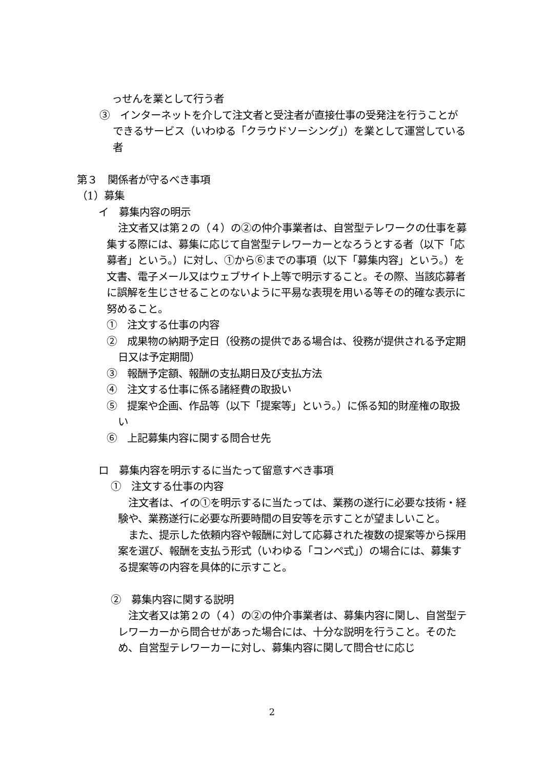っせんを業として行う者
③　インターネットを介して注文者と受注者が直接仕事の受発注を行うことができるサービス（いわゆる「クラウドソーシング」）を業として運営している者
第３　関係者が守るべき事項
（1）募集
イ　募集内容の明示
注文者又は第２の（４）の②の仲介事業者は、自営型テレワークの仕事を募集する際には、募集に応じて自営型テレワーカーとなろうとする者（以下「応募者」という。）に対し、①から⑥までの事項（以下「募集内容」という。）を文書、電子メール又はウェブサイト上等で明示すること。その際、当該応募者に誤解を生じさせることのないように平易な表現を用いる等その的確な表示に努めること。
①　注文する仕事の内容
②　成果物の納期予定日（役務の提供である場合は、役務が提供される予定期日又は予定期間）
③　報酬予定額、報酬の支払期日及び支払方法
④　注文する仕事に係る諸経費の取扱い
⑤　提案や企画、作品等（以下「提案等」という。）に係る知的財産権の取扱い
⑥　上記募集内容に関する問合せ先
ロ　募集内容を明示するに当たって留意すべき事項
①　注文する仕事の内容
注文者は、イの①を明示するに当たっては、業務の遂行に必要な技術・経験や、業務遂行に必要な所要時間の目安等を示すことが望ましいこと。
また、提示した依頼内容や報酬に対して応募された複数の提案等から採用案を選び、報酬を支払う形式（いわゆる「コンペ式」）の場合には、募集する提案等の内容を具体的に示すこと。
②　募集内容に関する説明
注文者又は第２の（４）の②の仲介事業者は、募集内容に関し、自営型テレワーカーから問合せがあった場合には、十分な説明を行うこと。そのため、自営型テレワーカーに対し、募集内容に関して問合せに応じ
2